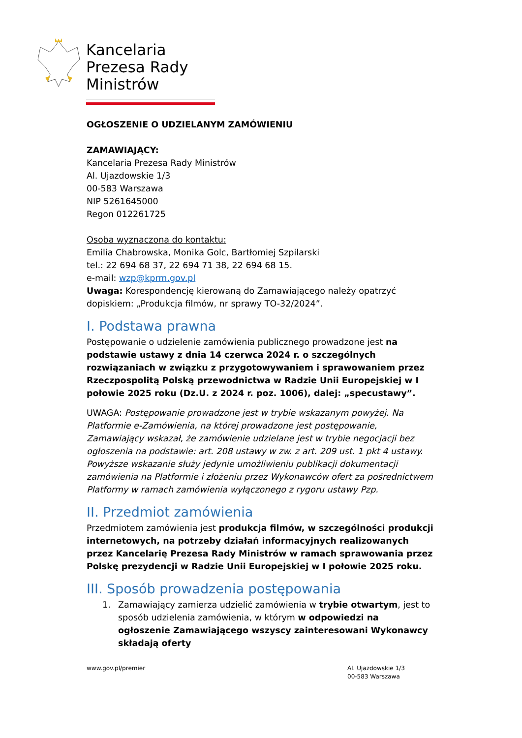Kancelaria Prezesa Rady Ministrów
OGŁOSZENIE O UDZIELANYM ZAMÓWIENIU
ZAMAWIAJĄCY:
Kancelaria Prezesa Rady Ministrów
Al. Ujazdowskie 1/3
00-583 Warszawa
NIP 5261645000
Regon 012261725
Osoba wyznaczona do kontaktu:
Emilia Chabrowska, Monika Golc, Bartłomiej Szpilarski
tel.: 22 694 68 37, 22 694 71 38, 22 694 68 15.
e-mail: wzp@kprm.gov.pl
Uwaga: Korespondencję kierowaną do Zamawiającego należy opatrzyć dopiskiem: „Produkcja filmów, nr sprawy TO-32/2024”.
I. Podstawa prawna
Postępowanie o udzielenie zamówienia publicznego prowadzone jest na podstawie ustawy z dnia 14 czerwca 2024 r. o szczególnych rozwiązaniach w związku z przygotowywaniem i sprawowaniem przez Rzeczpospolitą Polską przewodnictwa w Radzie Unii Europejskiej w I połowie 2025 roku (Dz.U. z 2024 r. poz. 1006), dalej: „specustawy”.
UWAGA: Postępowanie prowadzone jest w trybie wskazanym powyżej. Na Platformie e-Zamówienia, na której prowadzone jest postępowanie, Zamawiający wskazał, że zamówienie udzielane jest w trybie negocjacji bez ogłoszenia na podstawie: art. 208 ustawy w zw. z art. 209 ust. 1 pkt 4 ustawy. Powyższe wskazanie służy jedynie umożliwieniu publikacji dokumentacji zamówienia na Platformie i złożeniu przez Wykonawców ofert za pośrednictwem Platformy w ramach zamówienia wyłączonego z rygoru ustawy Pzp.
II. Przedmiot zamówienia
Przedmiotem zamówienia jest produkcja filmów, w szczególności produkcji internetowych, na potrzeby działań informacyjnych realizowanych przez Kancelarię Prezesa Rady Ministrów w ramach sprawowania przez Polskę prezydencji w Radzie Unii Europejskiej w I połowie 2025 roku.
III. Sposób prowadzenia postępowania
1. Zamawiający zamierza udzielić zamówienia w trybie otwartym, jest to sposób udzielenia zamówienia, w którym w odpowiedzi na ogłoszenie Zamawiającego wszyscy zainteresowani Wykonawcy składają oferty
www.gov.pl/premier Al. Ujazdowskie 1/3
00-583 Warszawa